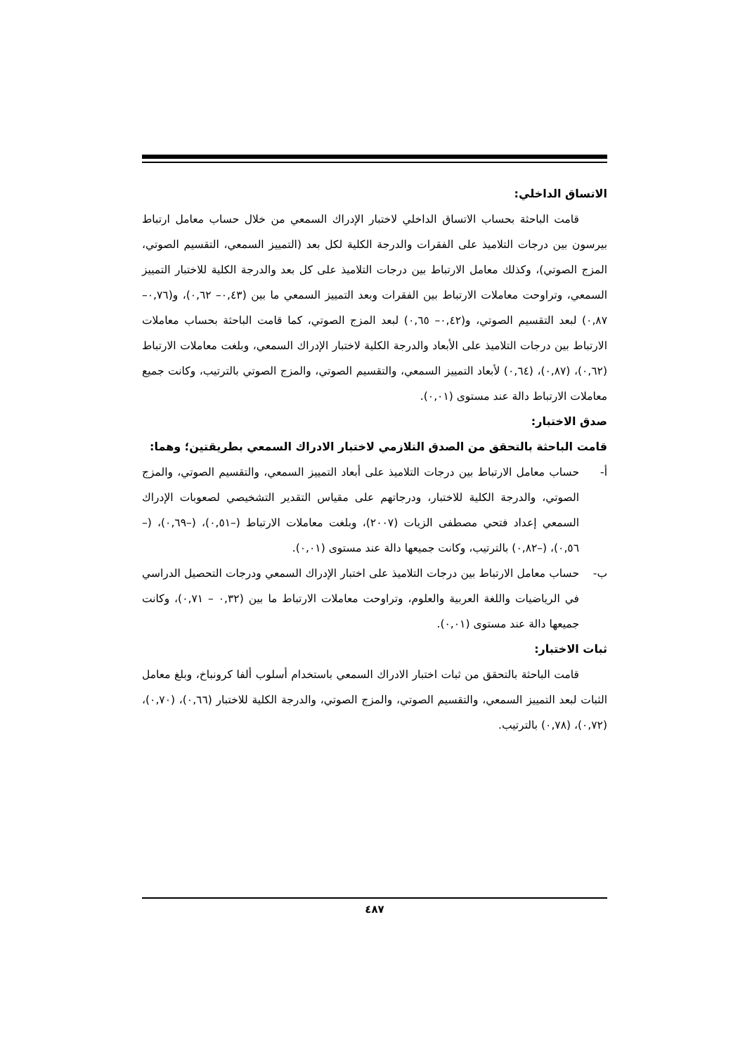الاتساق الداخلي:
قامت الباحثة بحساب الاتساق الداخلي لاختبار الإدراك السمعي من خلال حساب معامل ارتباط بيرسون بين درجات التلاميذ على الفقرات والدرجة الكلية لكل بعد (التمييز السمعي، التقسيم الصوتي، المزج الصوتي)، وكذلك معامل الارتباط بين درجات التلاميذ على كل بعد والدرجة الكلية للاختبار التمييز السمعي، وتراوحت معاملات الارتباط بين الفقرات وبعد التمييز السمعي ما بين (٠,٤٣– ٠,٦٢)، و(٠,٧٦– ٠,٨٧) لبعد التقسيم الصوتي، و(٠,٤٢– ٠,٦٥) لبعد المزج الصوتي، كما قامت الباحثة بحساب معاملات الارتباط بين درجات التلاميذ على الأبعاد والدرجة الكلية لاختبار الإدراك السمعي، وبلغت معاملات الارتباط (٠,٦٢)، (٠,٨٧)، (٠,٦٤) لأبعاد التمييز السمعي، والتقسيم الصوتي، والمزج الصوتي بالترتيب، وكانت جميع معاملات الارتباط دالة عند مستوى (٠,٠١).
صدق الاختبار:
قامت الباحثة بالتحقق من الصدق التلازمي لاختبار الادراك السمعي بطريقتين؛ وهما:
أ- حساب معامل الارتباط بين درجات التلاميذ على أبعاد التمييز السمعي، والتقسيم الصوتي، والمزج الصوتي، والدرجة الكلية للاختبار، ودرجاتهم على مقياس التقدير التشخيصي لصعوبات الإدراك السمعي إعداد فتحي مصطفى الزيات (٢٠٠٧)، وبلغت معاملات الارتباط (–٠,٥١)، (–٠,٦٩)، (–٠,٥٦)، (–٠,٨٢) بالترتيب، وكانت جميعها دالة عند مستوى (٠,٠١).
ب- حساب معامل الارتباط بين درجات التلاميذ على اختبار الإدراك السمعي ودرجات التحصيل الدراسي في الرياضيات واللغة العربية والعلوم، وتراوحت معاملات الارتباط ما بين (٠,٣٢ – ٠,٧١)، وكانت جميعها دالة عند مستوى (٠,٠١).
ثبات الاختبار:
قامت الباحثة بالتحقق من ثبات اختبار الادراك السمعي باستخدام أسلوب ألفا كرونباخ، وبلغ معامل الثبات لبعد التمييز السمعي، والتقسيم الصوتي، والمزج الصوتي، والدرجة الكلية للاختبار (٠,٦٦)، (٠,٧٠)، (٠,٧٢)، (٠,٧٨) بالترتيب.
٤٨٧